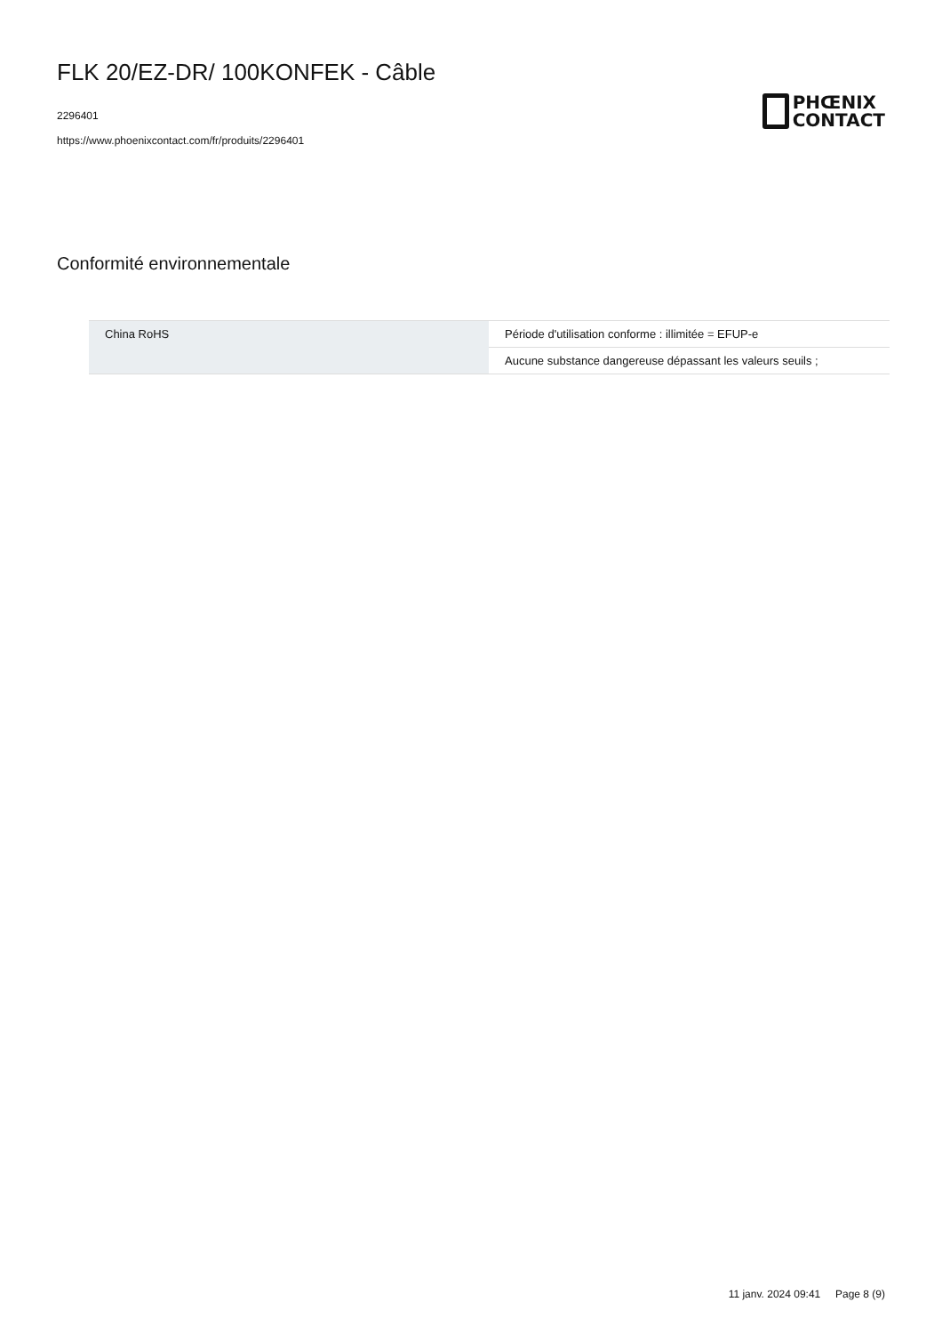FLK 20/EZ-DR/ 100KONFEK - Câble
2296401
https://www.phoenixcontact.com/fr/produits/2296401
PHŒNIX
CONTACT
Conformité environnementale
| China RoHS | Période d'utilisation conforme : illimitée = EFUP-e |
| | Aucune substance dangereuse dépassant les valeurs seuils ; |
11 janv. 2024 09:41 Page 8 (9)